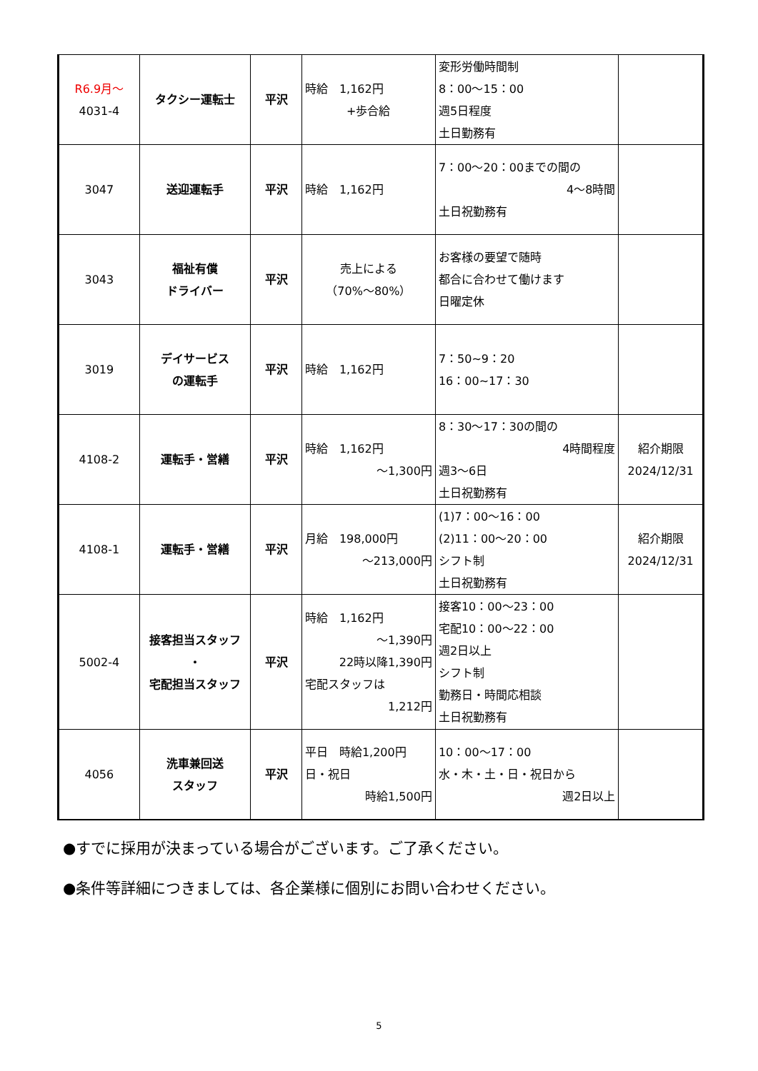| R6.9月～ 4031-4 | タクシー運転士 | 平沢 | 時給 1,162円 +歩合給 | 変形労働時間制 8：00～15：00 週5日程度 土日勤務有 | |
| 3047 | 送迎運転手 | 平沢 | 時給 1,162円 | 7：00～20：00までの間の 4～8時間 土日祝勤務有 | |
| 3043 | 福祉有償 ドライバー | 平沢 | 売上による （70%～80%） | お客様の要望で随時 都合に合わせて働けます 日曜定休 | |
| 3019 | デイサービス の運転手 | 平沢 | 時給 1,162円 | 7：50~9：20 16：00~17：30 | |
| 4108-2 | 運転手・営繕 | 平沢 | 時給 1,162円 ～1,300円 | 8：30～17：30の間の 4時間程度 週3～6日 土日祝勤務有 | 紹介期限 2024/12/31 |
| 4108-1 | 運転手・営繕 | 平沢 | 月給 198,000円 ～213,000円 | (1)7：00～16：00 (2)11：00～20：00 シフト制 土日祝勤務有 | 紹介期限 2024/12/31 |
| 5002-4 | 接客担当スタッフ ・ 宅配担当スタッフ | 平沢 | 時給 1,162円 ～1,390円 22時以降1,390円 宅配スタッフは 1,212円 | 接客10：00～23：00 宅配10：00～22：00 週2日以上 シフト制 勤務日・時間応相談 土日祝勤務有 | |
| 4056 | 洗車兼回送 スタッフ | 平沢 | 平日 時給1,200円 日・祝日 時給1,500円 | 10：00～17：00 水・木・土・日・祝日から 週2日以上 | |
●すでに採用が決まっている場合がございます。ご了承ください。
●条件等詳細につきましては、各企業様に個別にお問い合わせください。
5